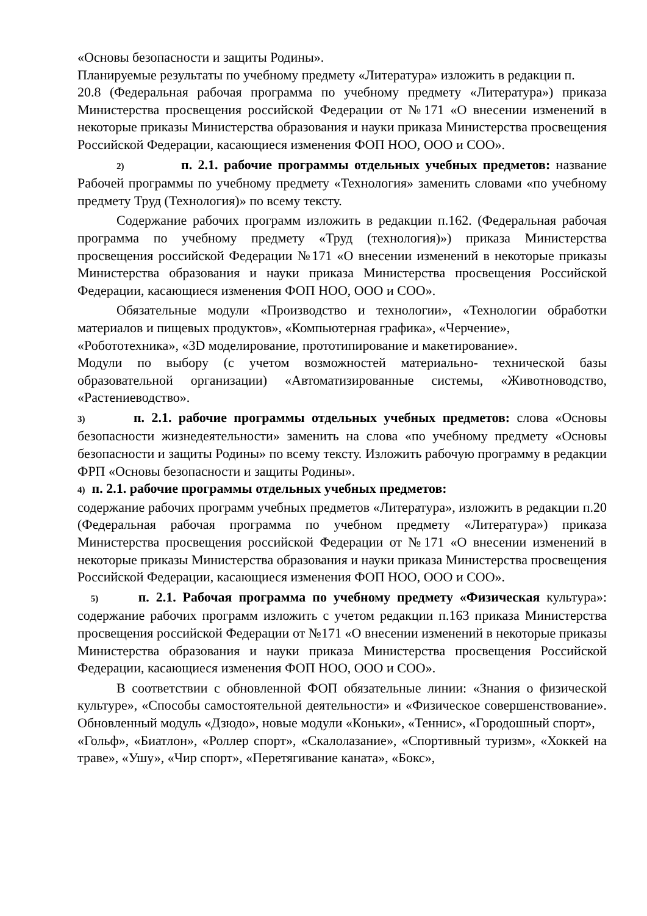«Основы безопасности и защиты Родины».
Планируемые результаты по учебному предмету «Литература» изложить в редакции п.
20.8 (Федеральная рабочая программа по учебному предмету «Литература») приказа Министерства просвещения российской Федерации от №171 «О внесении изменений в некоторые приказы Министерства образования и науки приказа Министерства просвещения Российской Федерации, касающиеся изменения ФОП НОО, ООО и СОО».
2) п. 2.1. рабочие программы отдельных учебных предметов: название Рабочей программы по учебному предмету «Технология» заменить словами «по учебному предмету Труд (Технология)» по всему тексту.
Содержание рабочих программ изложить в редакции п.162. (Федеральная рабочая программа по учебному предмету «Труд (технология)») приказа Министерства просвещения российской Федерации №171 «О внесении изменений в некоторые приказы Министерства образования и науки приказа Министерства просвещения Российской Федерации, касающиеся изменения ФОП НОО, ООО и СОО».
Обязательные модули «Производство и технологии», «Технологии обработки материалов и пищевых продуктов», «Компьютерная графика», «Черчение»,
«Робототехника», «3D моделирование, прототипирование и макетирование».
Модули по выбору (с учетом возможностей материально- технической базы образовательной организации) «Автоматизированные системы, «Животноводство, «Растениеводство».
3) п. 2.1. рабочие программы отдельных учебных предметов: слова «Основы безопасности жизнедеятельности» заменить на слова «по учебному предмету «Основы безопасности и защиты Родины» по всему тексту. Изложить рабочую программу в редакции ФРП «Основы безопасности и защиты Родины».
4) п. 2.1. рабочие программы отдельных учебных предметов:
содержание рабочих программ учебных предметов «Литература», изложить в редакции п.20 (Федеральная рабочая программа по учебном предмету «Литература») приказа Министерства просвещения российской Федерации от №171 «О внесении изменений в некоторые приказы Министерства образования и науки приказа Министерства просвещения Российской Федерации, касающиеся изменения ФОП НОО, ООО и СОО».
5) п. 2.1. Рабочая программа по учебному предмету «Физическая культура»: содержание рабочих программ изложить с учетом редакции п.163 приказа Министерства просвещения российской Федерации от №171 «О внесении изменений в некоторые приказы Министерства образования и науки приказа Министерства просвещения Российской Федерации, касающиеся изменения ФОП НОО, ООО и СОО».
В соответствии с обновленной ФОП обязательные линии: «Знания о физической культуре», «Способы самостоятельной деятельности» и «Физическое совершенствование». Обновленный модуль «Дзюдо», новые модули «Коньки», «Теннис», «Городошный спорт»,
«Гольф», «Биатлон», «Роллер спорт», «Скалолазание», «Спортивный туризм», «Хоккей на траве», «Ушу», «Чир спорт», «Перетягивание каната», «Бокс»,